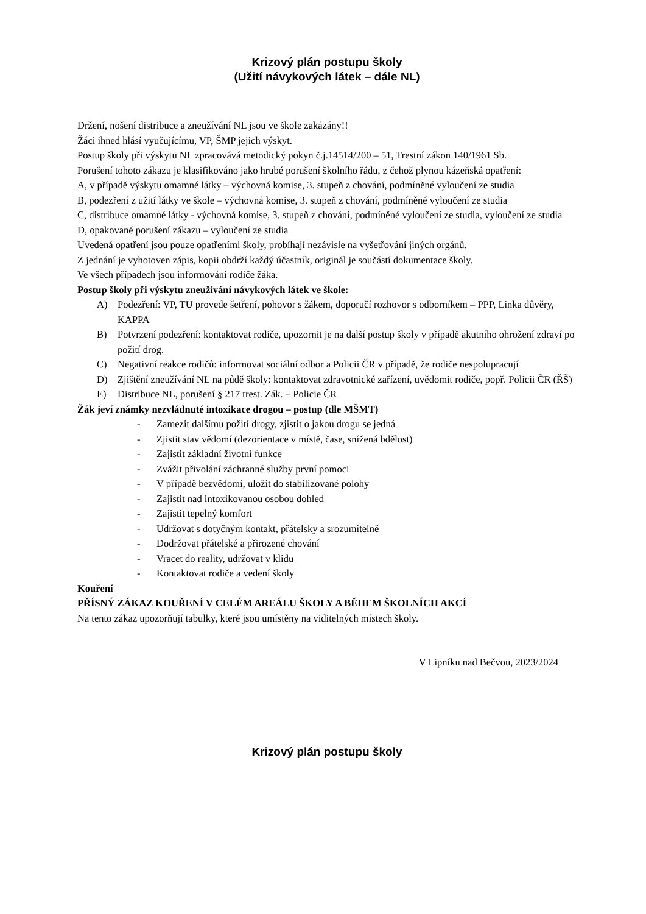Krizový plán postupu školy
(Užití návykových látek – dále NL)
Držení, nošení distribuce a zneužívání NL jsou ve škole zakázány!!
Žáci ihned hlásí vyučujícímu, VP, ŠMP jejich výskyt.
Postup školy při výskytu NL zpracovává metodický pokyn č.j.14514/200 – 51, Trestní zákon 140/1961 Sb.
Porušení tohoto zákazu je klasifikováno jako hrubé porušení školního řádu, z čehož plynou kázeňská opatření:
A, v případě výskytu omamné látky – výchovná komise, 3. stupeň z chování, podmíněné vyloučení ze studia
B, podezření z užití látky ve škole – výchovná komise, 3. stupeň z chování, podmíněné vyloučení ze studia
C, distribuce omamné látky - výchovná komise, 3. stupeň z chování, podmíněné vyloučení ze studia, vyloučení ze studia
D, opakované porušení zákazu – vyloučení ze studia
Uvedená opatření jsou pouze opatřeními školy, probíhají nezávisle na vyšetřování jiných orgánů.
Z jednání je vyhotoven zápis, kopii obdrží každý účastník, originál je součástí dokumentace školy.
Ve všech případech jsou informování rodiče žáka.
Postup školy při výskytu zneužívání návykových látek ve škole:
A) Podezření: VP, TU provede šetření, pohovor s žákem, doporučí rozhovor s odborníkem – PPP, Linka důvěry, KAPPA
B) Potvrzení podezření: kontaktovat rodiče, upozornit je na další postup školy v případě akutního ohrožení zdraví po požití drog.
C) Negativní reakce rodičů: informovat sociální odbor a Policii ČR v případě, že rodiče nespolupracují
D) Zjištění zneužívání NL na půdě školy: kontaktovat zdravotnické zařízení, uvědomit rodiče, popř. Policii ČR (ŘŠ)
E) Distribuce NL, porušení § 217 trest. Zák. – Policie ČR
Žák jeví známky nezvládnuté intoxikace drogou – postup (dle MŠMT)
- Zamezit dalšímu požití drogy, zjistit o jakou drogu se jedná
- Zjistit stav vědomí (dezorientace v místě, čase, snížená bdělost)
- Zajistit základní životní funkce
- Zvážit přivolání záchranné služby první pomoci
- V případě bezvědomí, uložit do stabilizované polohy
- Zajistit nad intoxikovanou osobou dohled
- Zajistit tepelný komfort
- Udržovat s dotyčným kontakt, přátelsky a srozumitelně
- Dodržovat přátelské a přirozené chování
- Vracet do reality, udržovat v klidu
- Kontaktovat rodiče a vedení školy
Kouření
PŘÍSNÝ ZÁKAZ KOUŘENÍ V CELÉM AREÁLU ŠKOLY A BĚHEM ŠKOLNÍCH AKCÍ
Na tento zákaz upozorňují tabulky, které jsou umístěny na viditelných místech školy.
V Lipníku nad Bečvou, 2023/2024
Krizový plán postupu školy